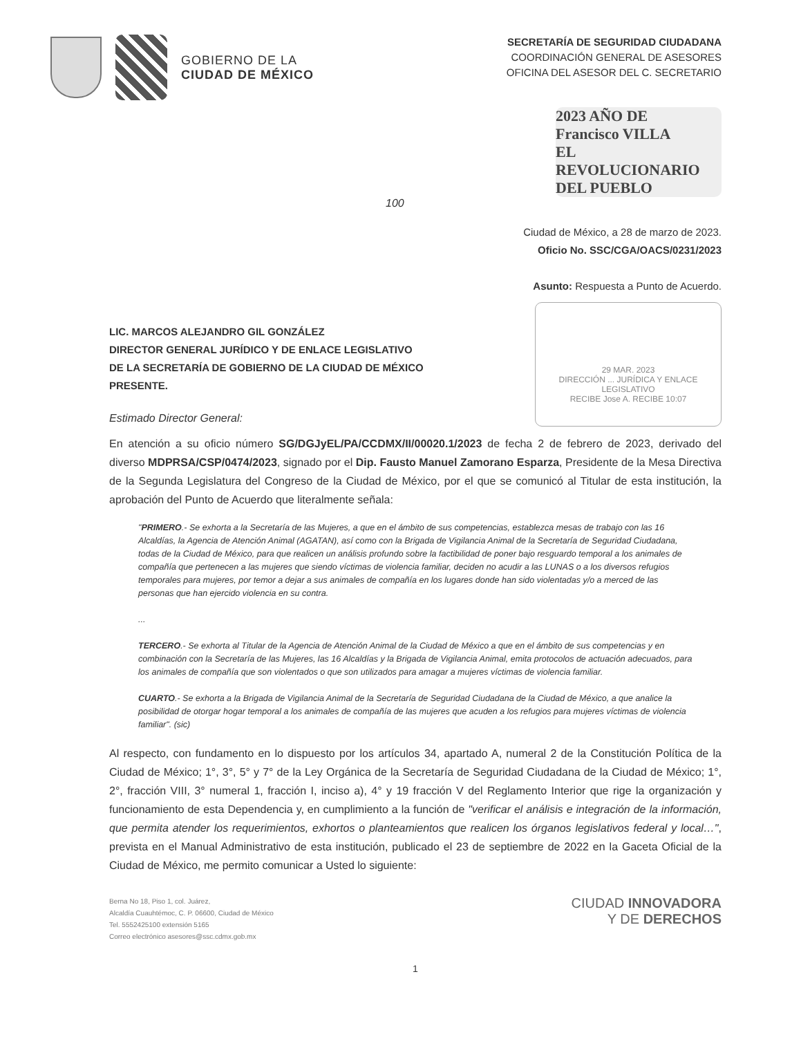GOBIERNO DE LA
CIUDAD DE MÉXICO
SECRETARÍA DE SEGURIDAD CIUDADANA
COORDINACIÓN GENERAL DE ASESORES
OFICINA DEL ASESOR DEL C. SECRETARIO
2023 AÑO DE Francisco VILLA
EL REVOLUCIONARIO DEL PUEBLO
100
Ciudad de México, a 28 de marzo de 2023.
Oficio No. SSC/CGA/OACS/0231/2023
Asunto: Respuesta a Punto de Acuerdo.
29 MAR. 2023
DIRECCIÓN ... JURÍDICA Y ENLACE LEGISLATIVO
RECIBE Jose A. RECIBE 10:07
LIC. MARCOS ALEJANDRO GIL GONZÁLEZ
DIRECTOR GENERAL JURÍDICO Y DE ENLACE LEGISLATIVO
DE LA SECRETARÍA DE GOBIERNO DE LA CIUDAD DE MÉXICO
PRESENTE.
Estimado Director General:
En atención a su oficio número SG/DGJyEL/PA/CCDMX/II/00020.1/2023 de fecha 2 de febrero de 2023, derivado del diverso MDPRSA/CSP/0474/2023, signado por el Dip. Fausto Manuel Zamorano Esparza, Presidente de la Mesa Directiva de la Segunda Legislatura del Congreso de la Ciudad de México, por el que se comunicó al Titular de esta institución, la aprobación del Punto de Acuerdo que literalmente señala:
"PRIMERO.- Se exhorta a la Secretaría de las Mujeres, a que en el ámbito de sus competencias, establezca mesas de trabajo con las 16 Alcaldías, la Agencia de Atención Animal (AGATAN), así como con la Brigada de Vigilancia Animal de la Secretaría de Seguridad Ciudadana, todas de la Ciudad de México, para que realicen un análisis profundo sobre la factibilidad de poner bajo resguardo temporal a los animales de compañía que pertenecen a las mujeres que siendo víctimas de violencia familiar, deciden no acudir a las LUNAS o a los diversos refugios temporales para mujeres, por temor a dejar a sus animales de compañía en los lugares donde han sido violentadas y/o a merced de las personas que han ejercido violencia en su contra.
...
TERCERO.- Se exhorta al Titular de la Agencia de Atención Animal de la Ciudad de México a que en el ámbito de sus competencias y en combinación con la Secretaría de las Mujeres, las 16 Alcaldías y la Brigada de Vigilancia Animal, emita protocolos de actuación adecuados, para los animales de compañía que son violentados o que son utilizados para amagar a mujeres víctimas de violencia familiar.
CUARTO.- Se exhorta a la Brigada de Vigilancia Animal de la Secretaría de Seguridad Ciudadana de la Ciudad de México, a que analice la posibilidad de otorgar hogar temporal a los animales de compañía de las mujeres que acuden a los refugios para mujeres víctimas de violencia familiar". (sic)
Al respecto, con fundamento en lo dispuesto por los artículos 34, apartado A, numeral 2 de la Constitución Política de la Ciudad de México; 1°, 3°, 5° y 7° de la Ley Orgánica de la Secretaría de Seguridad Ciudadana de la Ciudad de México; 1°, 2°, fracción VIII, 3° numeral 1, fracción I, inciso a), 4° y 19 fracción V del Reglamento Interior que rige la organización y funcionamiento de esta Dependencia y, en cumplimiento a la función de "verificar el análisis e integración de la información, que permita atender los requerimientos, exhortos o planteamientos que realicen los órganos legislativos federal y local…", prevista en el Manual Administrativo de esta institución, publicado el 23 de septiembre de 2022 en la Gaceta Oficial de la Ciudad de México, me permito comunicar a Usted lo siguiente:
Berna No 18, Piso 1, col. Juárez,
Alcaldía Cuauhtémoc, C. P. 06600, Ciudad de México
Tel. 5552425100 extensión 5165
Correo electrónico asesores@ssc.cdmx.gob.mx
CIUDAD INNOVADORA
Y DE DERECHOS
1